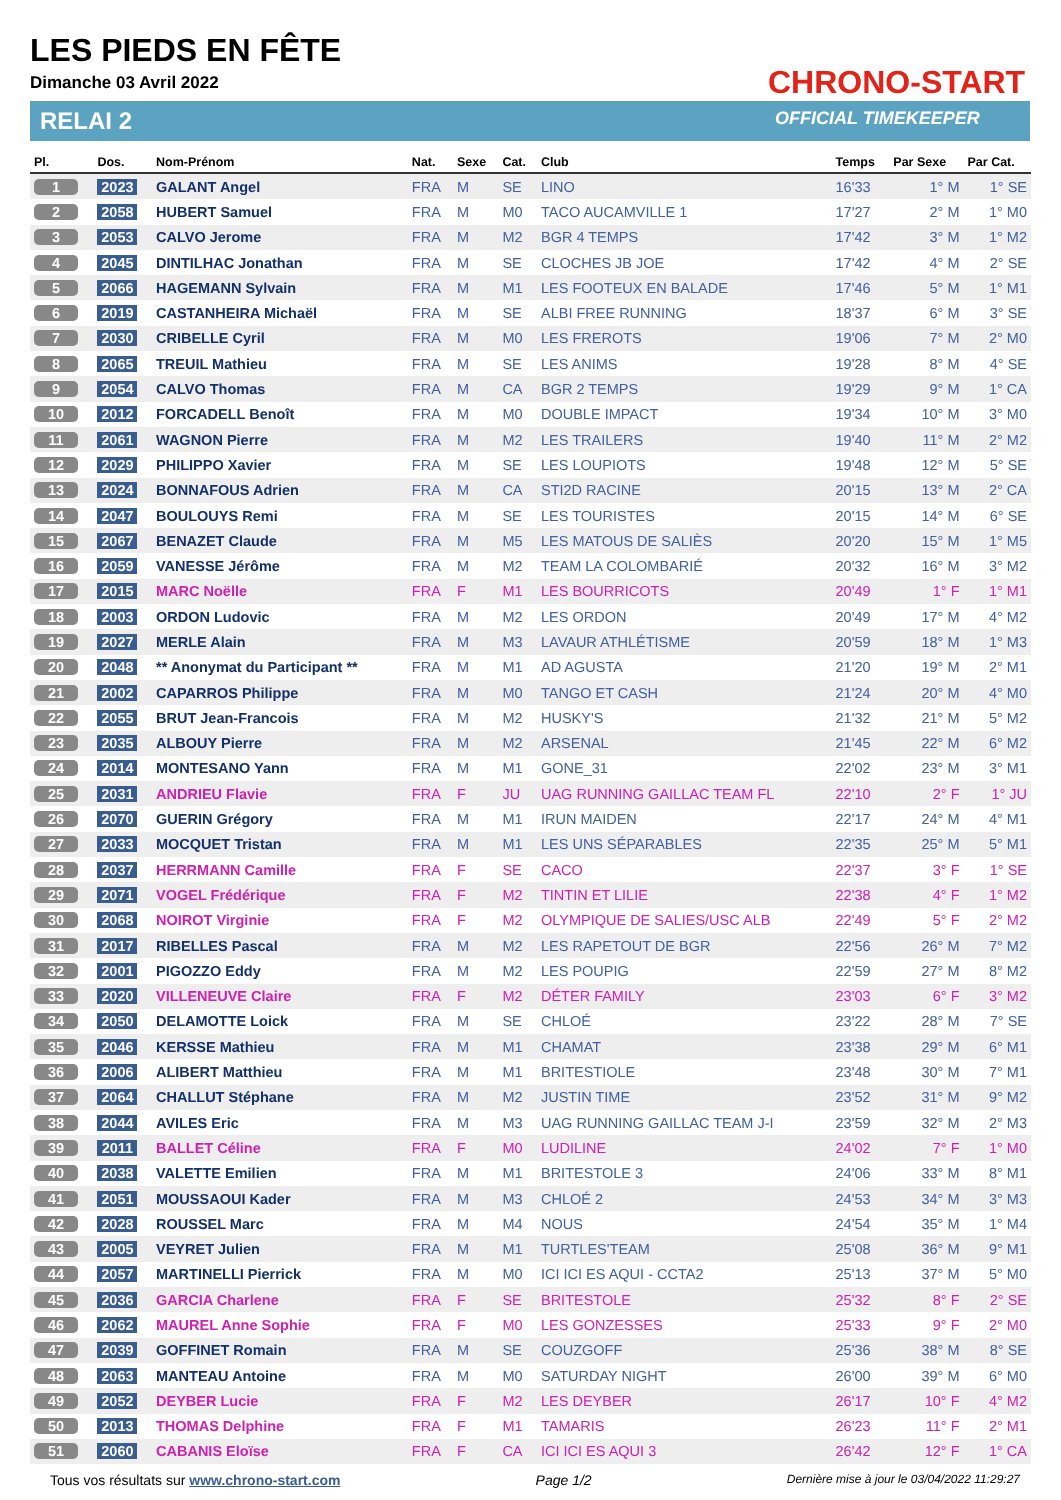LES PIEDS EN FÊTE
Dimanche 03 Avril 2022
RELAI 2
CHRONO-START
OFFICIAL TIMEKEEPER
| Pl. | Dos. | Nom-Prénom | Nat. | Sexe | Cat. | Club | Temps | Par Sexe | Par Cat. |
| --- | --- | --- | --- | --- | --- | --- | --- | --- | --- |
| 1 | 2023 | GALANT Angel | FRA | M | SE | LINO | 16'33 | 1° M | 1° SE |
| 2 | 2058 | HUBERT Samuel | FRA | M | M0 | TACO AUCAMVILLE 1 | 17'27 | 2° M | 1° M0 |
| 3 | 2053 | CALVO Jerome | FRA | M | M2 | BGR 4 TEMPS | 17'42 | 3° M | 1° M2 |
| 4 | 2045 | DINTILHAC Jonathan | FRA | M | SE | CLOCHES JB JOE | 17'42 | 4° M | 2° SE |
| 5 | 2066 | HAGEMANN Sylvain | FRA | M | M1 | LES FOOTEUX EN BALADE | 17'46 | 5° M | 1° M1 |
| 6 | 2019 | CASTANHEIRA Michaël | FRA | M | SE | ALBI FREE RUNNING | 18'37 | 6° M | 3° SE |
| 7 | 2030 | CRIBELLE Cyril | FRA | M | M0 | LES FREROTS | 19'06 | 7° M | 2° M0 |
| 8 | 2065 | TREUIL Mathieu | FRA | M | SE | LES ANIMS | 19'28 | 8° M | 4° SE |
| 9 | 2054 | CALVO Thomas | FRA | M | CA | BGR 2 TEMPS | 19'29 | 9° M | 1° CA |
| 10 | 2012 | FORCADELL Benoît | FRA | M | M0 | DOUBLE IMPACT | 19'34 | 10° M | 3° M0 |
| 11 | 2061 | WAGNON Pierre | FRA | M | M2 | LES TRAILERS | 19'40 | 11° M | 2° M2 |
| 12 | 2029 | PHILIPPO Xavier | FRA | M | SE | LES LOUPIOTS | 19'48 | 12° M | 5° SE |
| 13 | 2024 | BONNAFOUS Adrien | FRA | M | CA | STI2D RACINE | 20'15 | 13° M | 2° CA |
| 14 | 2047 | BOULOUYS Remi | FRA | M | SE | LES TOURISTES | 20'15 | 14° M | 6° SE |
| 15 | 2067 | BENAZET Claude | FRA | M | M5 | LES MATOUS DE SALIÈS | 20'20 | 15° M | 1° M5 |
| 16 | 2059 | VANESSE Jérôme | FRA | M | M2 | TEAM LA COLOMBARIÉ | 20'32 | 16° M | 3° M2 |
| 17 | 2015 | MARC Noëlle | FRA | F | M1 | LES BOURRICOTS | 20'49 | 1° F | 1° M1 |
| 18 | 2003 | ORDON Ludovic | FRA | M | M2 | LES ORDON | 20'49 | 17° M | 4° M2 |
| 19 | 2027 | MERLE Alain | FRA | M | M3 | LAVAUR ATHLÉTISME | 20'59 | 18° M | 1° M3 |
| 20 | 2048 | ** Anonymat du Participant ** | FRA | M | M1 | AD AGUSTA | 21'20 | 19° M | 2° M1 |
| 21 | 2002 | CAPARROS Philippe | FRA | M | M0 | TANGO ET CASH | 21'24 | 20° M | 4° M0 |
| 22 | 2055 | BRUT Jean-Francois | FRA | M | M2 | HUSKY'S | 21'32 | 21° M | 5° M2 |
| 23 | 2035 | ALBOUY Pierre | FRA | M | M2 | ARSENAL | 21'45 | 22° M | 6° M2 |
| 24 | 2014 | MONTESANO Yann | FRA | M | M1 | GONE_31 | 22'02 | 23° M | 3° M1 |
| 25 | 2031 | ANDRIEU Flavie | FRA | F | JU | UAG RUNNING GAILLAC TEAM FL | 22'10 | 2° F | 1° JU |
| 26 | 2070 | GUERIN Grégory | FRA | M | M1 | IRUN MAIDEN | 22'17 | 24° M | 4° M1 |
| 27 | 2033 | MOCQUET Tristan | FRA | M | M1 | LES UNS SÉPARABLES | 22'35 | 25° M | 5° M1 |
| 28 | 2037 | HERRMANN Camille | FRA | F | SE | CACO | 22'37 | 3° F | 1° SE |
| 29 | 2071 | VOGEL Frédérique | FRA | F | M2 | TINTIN ET LILIE | 22'38 | 4° F | 1° M2 |
| 30 | 2068 | NOIROT Virginie | FRA | F | M2 | OLYMPIQUE DE SALIES/USC ALB | 22'49 | 5° F | 2° M2 |
| 31 | 2017 | RIBELLES Pascal | FRA | M | M2 | LES RAPETOUT DE BGR | 22'56 | 26° M | 7° M2 |
| 32 | 2001 | PIGOZZO Eddy | FRA | M | M2 | LES POUPIG | 22'59 | 27° M | 8° M2 |
| 33 | 2020 | VILLENEUVE Claire | FRA | F | M2 | DÉTER FAMILY | 23'03 | 6° F | 3° M2 |
| 34 | 2050 | DELAMOTTE Loick | FRA | M | SE | CHLOÉ | 23'22 | 28° M | 7° SE |
| 35 | 2046 | KERSSE Mathieu | FRA | M | M1 | CHAMAT | 23'38 | 29° M | 6° M1 |
| 36 | 2006 | ALIBERT Matthieu | FRA | M | M1 | BRITESTIOLE | 23'48 | 30° M | 7° M1 |
| 37 | 2064 | CHALLUT Stéphane | FRA | M | M2 | JUSTIN TIME | 23'52 | 31° M | 9° M2 |
| 38 | 2044 | AVILES Eric | FRA | M | M3 | UAG RUNNING GAILLAC TEAM J-I | 23'59 | 32° M | 2° M3 |
| 39 | 2011 | BALLET Céline | FRA | F | M0 | LUDILINE | 24'02 | 7° F | 1° M0 |
| 40 | 2038 | VALETTE Emilien | FRA | M | M1 | BRITESTOLE 3 | 24'06 | 33° M | 8° M1 |
| 41 | 2051 | MOUSSAOUI Kader | FRA | M | M3 | CHLOÉ 2 | 24'53 | 34° M | 3° M3 |
| 42 | 2028 | ROUSSEL Marc | FRA | M | M4 | NOUS | 24'54 | 35° M | 1° M4 |
| 43 | 2005 | VEYRET Julien | FRA | M | M1 | TURTLES'TEAM | 25'08 | 36° M | 9° M1 |
| 44 | 2057 | MARTINELLI Pierrick | FRA | M | M0 | ICI ICI ES AQUI - CCTA2 | 25'13 | 37° M | 5° M0 |
| 45 | 2036 | GARCIA Charlene | FRA | F | SE | BRITESTOLE | 25'32 | 8° F | 2° SE |
| 46 | 2062 | MAUREL Anne Sophie | FRA | F | M0 | LES GONZESSES | 25'33 | 9° F | 2° M0 |
| 47 | 2039 | GOFFINET Romain | FRA | M | SE | COUZGOFF | 25'36 | 38° M | 8° SE |
| 48 | 2063 | MANTEAU Antoine | FRA | M | M0 | SATURDAY NIGHT | 26'00 | 39° M | 6° M0 |
| 49 | 2052 | DEYBER Lucie | FRA | F | M2 | LES DEYBER | 26'17 | 10° F | 4° M2 |
| 50 | 2013 | THOMAS Delphine | FRA | F | M1 | TAMARIS | 26'23 | 11° F | 2° M1 |
| 51 | 2060 | CABANIS Eloïse | FRA | F | CA | ICI ICI ES AQUI 3 | 26'42 | 12° F | 1° CA |
Tous vos résultats sur www.chrono-start.com Page 1/2 Dernière mise à jour le 03/04/2022 11:29:27